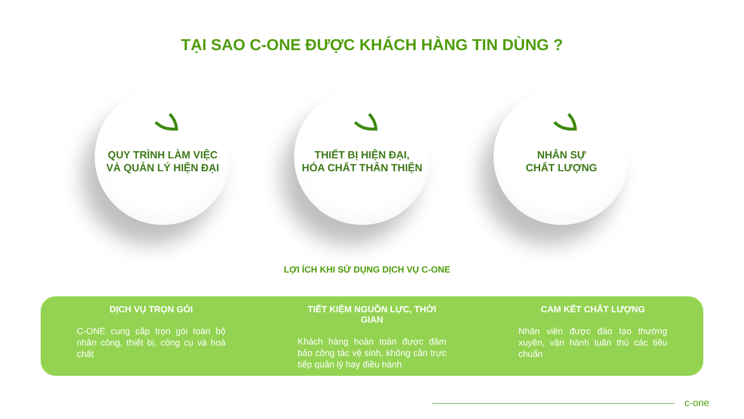TẠI SAO C-ONE ĐƯỢC KHÁCH HÀNG TIN DÙNG ?
QUY TRÌNH LÀM VIỆC
VÀ QUẢN LÝ HIỆN ĐẠI
THIẾT BỊ HIỆN ĐẠI,
HÓA CHẤT THÂN THIỆN
NHÂN SỰ
CHẤT LƯỢNG
LỢI ÍCH KHI SỬ DỤNG DỊCH VỤ C-ONE
DỊCH VỤ TRỌN GÓI
C-ONE cung cấp trọn gói toàn bộ nhân công, thiết bị, công cụ và hoá chất
TIẾT KIỆM NGUỒN LỰC, THỜI GIAN
Khách hàng hoàn toàn được đảm bảo công tác vệ sinh, không cần trực tiếp quản lý hay điều hành
CAM KẾT CHẤT LƯỢNG
Nhân viên được đào tạo thường xuyên, vận hành tuân thủ các tiêu chuẩn
c-one